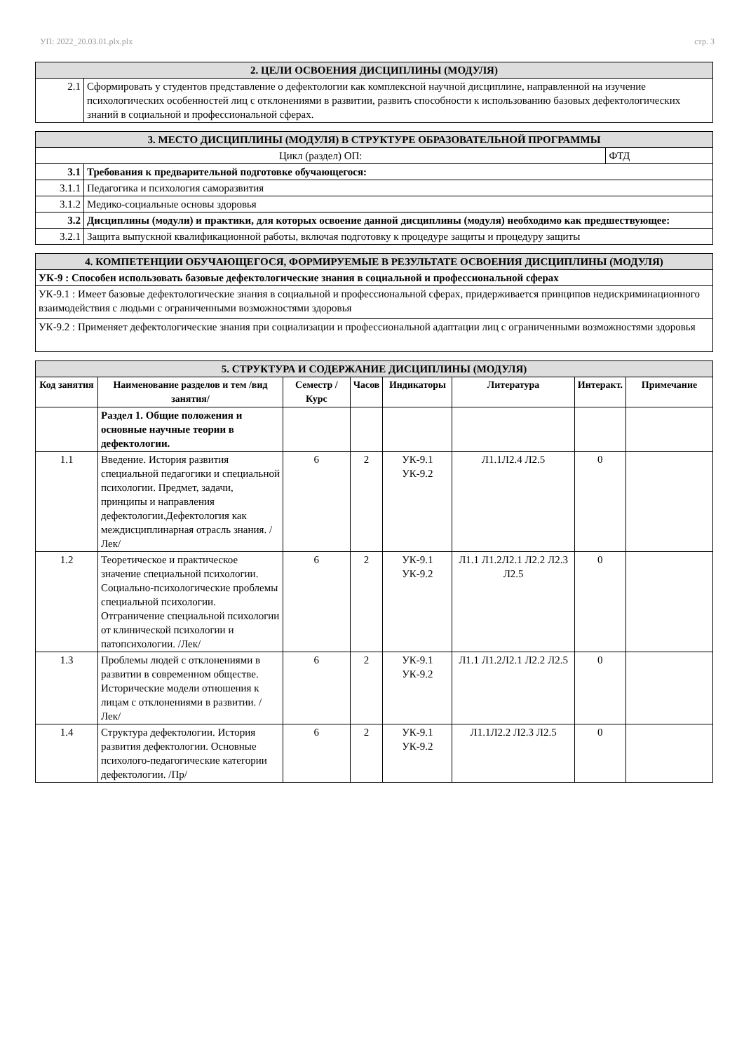УП: 2022_20.03.01.plx.plx стр. 3
| 2. ЦЕЛИ ОСВОЕНИЯ ДИСЦИПЛИНЫ (МОДУЛЯ) | |
| 2.1 | Сформировать у студентов представление о дефектологии как комплексной научной дисциплине, направленной на изучение психологических особенностей лиц с отклонениями в развитии, развить способности к использованию базовых дефектологических знаний в социальной и профессиональной сферах. |
| 3. МЕСТО ДИСЦИПЛИНЫ (МОДУЛЯ) В СТРУКТУРЕ ОБРАЗОВАТЕЛЬНОЙ ПРОГРАММЫ | | |
| Цикл (раздел) ОП: | | ФТД |
| 3.1 | Требования к предварительной подготовке обучающегося: | |
| 3.1.1 | Педагогика и психология саморазвития | |
| 3.1.2 | Медико-социальные основы здоровья | |
| 3.2 | Дисциплины (модули) и практики, для которых освоение данной дисциплины (модуля) необходимо как предшествующее: | |
| 3.2.1 | Защита выпускной квалификационной работы, включая подготовку к процедуре защиты и процедуру защиты | |
| 4. КОМПЕТЕНЦИИ ОБУЧАЮЩЕГОСЯ, ФОРМИРУЕМЫЕ В РЕЗУЛЬТАТЕ ОСВОЕНИЯ ДИСЦИПЛИНЫ (МОДУЛЯ) |
| УК-9 : Способен использовать базовые дефектологические знания в социальной и профессиональной сферах |
| УК-9.1 : Имеет базовые дефектологические знания в социальной и профессиональной сферах, придерживается принципов недискриминационного взаимодействия с людьми с ограниченными возможностями здоровья |
| УК-9.2 : Применяет дефектологические знания при социализации и профессиональной адаптации лиц с ограниченными возможностями здоровья |
| 5. СТРУКТУРА И СОДЕРЖАНИЕ ДИСЦИПЛИНЫ (МОДУЛЯ) | | | | | | | |
| Код занятия | Наименование разделов и тем /вид занятия/ | Семестр / Курс | Часов | Индикаторы | Литература | Интеракт. | Примечание |
| | Раздел 1. Общие положения и основные научные теории в дефектологии. | | | | | | |
| 1.1 | Введение. История развития специальной педагогики и специальной психологии. Предмет, задачи, принципы и направления дефектологии.Дефектология как междисциплинарная отрасль знания. /Лек/ | 6 | 2 | УК-9.1 УК-9.2 | Л1.1Л2.4 Л2.5 | 0 | |
| 1.2 | Теоретическое и практическое значение специальной психологии. Социально-психологические проблемы специальной психологии. Отграничение специальной психологии от клинической психологии и патопсихологии. /Лек/ | 6 | 2 | УК-9.1 УК-9.2 | Л1.1 Л1.2Л2.1 Л2.2 Л2.3 Л2.5 | 0 | |
| 1.3 | Проблемы людей с отклонениями в развитии в современном обществе. Исторические модели отношения к лицам с отклонениями в развитии. /Лек/ | 6 | 2 | УК-9.1 УК-9.2 | Л1.1 Л1.2Л2.1 Л2.2 Л2.5 | 0 | |
| 1.4 | Структура дефектологии. История развития дефектологии. Основные психолого-педагогические категории дефектологии. /Пр/ | 6 | 2 | УК-9.1 УК-9.2 | Л1.1Л2.2 Л2.3 Л2.5 | 0 | |